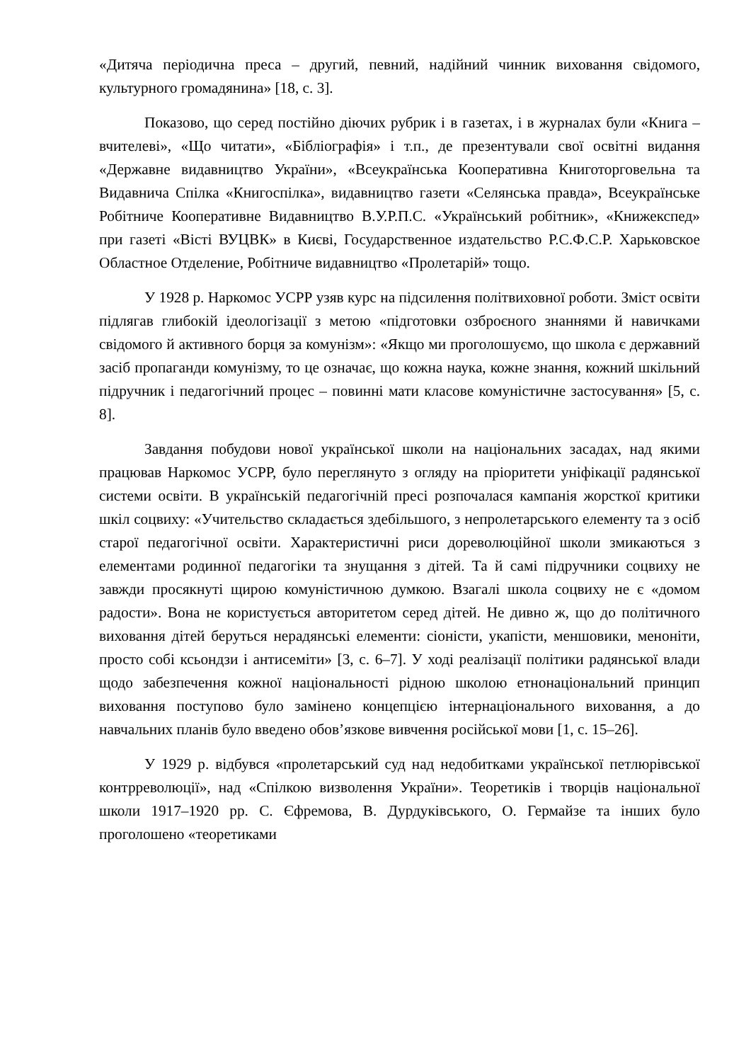«Дитяча періодична преса – другий, певний, надійний чинник виховання свідомого, культурного громадянина» [18, с. 3].
Показово, що серед постійно діючих рубрик і в газетах, і в журналах були «Книга – вчителеві», «Що читати», «Бібліографія» і т.п., де презентували свої освітні видання «Державне видавництво України», «Всеукраїнська Кооперативна Книготорговельна та Видавнича Спілка «Книгоспілка», видавництво газети «Селянська правда», Всеукраїнське Робітниче Кооперативне Видавництво В.У.Р.П.С. «Український робітник», «Книжекспед» при газеті «Вісті ВУЦВК» в Києві, Государственное издательство Р.С.Ф.С.Р. Харьковское Областное Отделение, Робітниче видавництво «Пролетарій» тощо.
У 1928 р. Наркомос УСРР узяв курс на підсилення політвиховної роботи. Зміст освіти підлягав глибокій ідеологізації з метою «підготовки озброєного знаннями й навичками свідомого й активного борця за комунізм»: «Якщо ми проголошуємо, що школа є державний засіб пропаганди комунізму, то це означає, що кожна наука, кожне знання, кожний шкільний підручник і педагогічний процес – повинні мати класове комуністичне застосування» [5, с. 8].
Завдання побудови нової української школи на національних засадах, над якими працював Наркомос УСРР, було переглянуто з огляду на пріоритети уніфікації радянської системи освіти. В українській педагогічній пресі розпочалася кампанія жорсткої критики шкіл соцвиху: «Учительство складається здебільшого, з непролетарського елементу та з осіб старої педагогічної освіти. Характеристичні риси дореволюційної школи змикаються з елементами родинної педагогіки та знущання з дітей. Та й самі підручники соцвиху не завжди просякнуті щирою комуністичною думкою. Взагалі школа соцвиху не є «домом радости». Вона не користується авторитетом серед дітей. Не дивно ж, що до політичного виховання дітей беруться нерадянські елементи: сіоністи, укапісти, меншовики, меноніти, просто собі ксьондзи і антисеміти» [3, с. 6–7]. У ході реалізації політики радянської влади щодо забезпечення кожної національності рідною школою етнонаціональний принцип виховання поступово було замінено концепцією інтернаціонального виховання, а до навчальних планів було введено обов’язкове вивчення російської мови [1, с. 15–26].
У 1929 р. відбувся «пролетарський суд над недобитками української петлюрівської контрреволюції», над «Спілкою визволення України». Теоретиків і творців національної школи 1917–1920 рр. С. Єфремова, В. Дурдуківського, О. Гермайзе та інших було проголошено «теоретиками